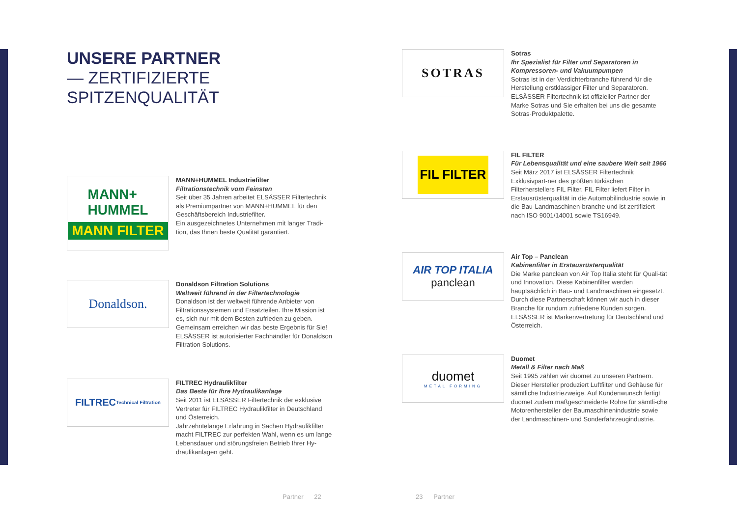UNSERE PARTNER
— ZERTIFIZIERTE SPITZENQUALITÄT
MANN+
HUMMEL
MANN FILTER
MANN+HUMMEL Industriefilter
Filtrationstechnik vom Feinsten
Seit über 35 Jahren arbeitet ELSÄSSER Filtertechnik als Premiumpartner von MANN+HUMMEL für den Geschäftsbereich Industriefilter.
Ein ausgezeichnetes Unternehmen mit langer Tradi-tion, das Ihnen beste Qualität garantiert.
Donaldson.
Donaldson Filtration Solutions
Weltweit führend in der Filtertechnologie
Donaldson ist der weltweit führende Anbieter von Filtrationssystemen und Ersatzteilen. Ihre Mission ist es, sich nur mit dem Besten zufrieden zu geben. Gemeinsam erreichen wir das beste Ergebnis für Sie! ELSÄSSER ist autorisierter Fachhändler für Donaldson Filtration Solutions.
FILTREC
Technical Filtration
FILTREC Hydraulikfilter
Das Beste für Ihre Hydraulikanlage
Seit 2011 ist ELSÄSSER Filtertechnik der exklusive Vertreter für FILTREC Hydraulikfilter in Deutschland und Österreich.
Jahrzehntelange Erfahrung in Sachen Hydraulikfilter macht FILTREC zur perfekten Wahl, wenn es um lange Lebensdauer und störungsfreien Betrieb Ihrer Hy-draulikanlagen geht.
SOTRAS
Sotras
Ihr Spezialist für Filter und Separatoren in Kompressoren- und Vakuumpumpen
Sotras ist in der Verdichterbranche führend für die Herstellung erstklassiger Filter und Separatoren. ELSÄSSER Filtertechnik ist offizieller Partner der Marke Sotras und Sie erhalten bei uns die gesamte Sotras-Produktpalette.
FIL FILTER
FIL FILTER
Für Lebensqualität und eine saubere Welt seit 1966
Seit März 2017 ist ELSÄSSER Filtertechnik Exklusivpart-ner des größten türkischen Filterherstellers FIL Filter. FIL Filter liefert Filter in Erstausrüsterqualität in die Automobilindustrie sowie in die Bau-Landmaschinen-branche und ist zertifiziert nach ISO 9001/14001 sowie TS16949.
AIR TOP ITALIA
panclean
Air Top – Panclean
Kabinenfilter in Erstausrüsterqualität
Die Marke panclean von Air Top Italia steht für Quali-tät und Innovation. Diese Kabinenfilter werden hauptsächlich in Bau- und Landmaschinen eingesetzt. Durch diese Partnerschaft können wir auch in dieser Branche für rundum zufriedene Kunden sorgen. ELSÄSSER ist Markenvertretung für Deutschland und Österreich.
duomet
METAL FORMING
Duomet
Metall & Filter nach Maß
Seit 1995 zählen wir duomet zu unseren Partnern. Dieser Hersteller produziert Luftfilter und Gehäuse für sämtliche Industriezweige. Auf Kundenwunsch fertigt duomet zudem maßgeschneiderte Rohre für sämtli-che Motorenhersteller der Baumaschinenindustrie sowie der Landmaschinen- und Sonderfahrzeugindustrie.
Partner 22 23 Partner